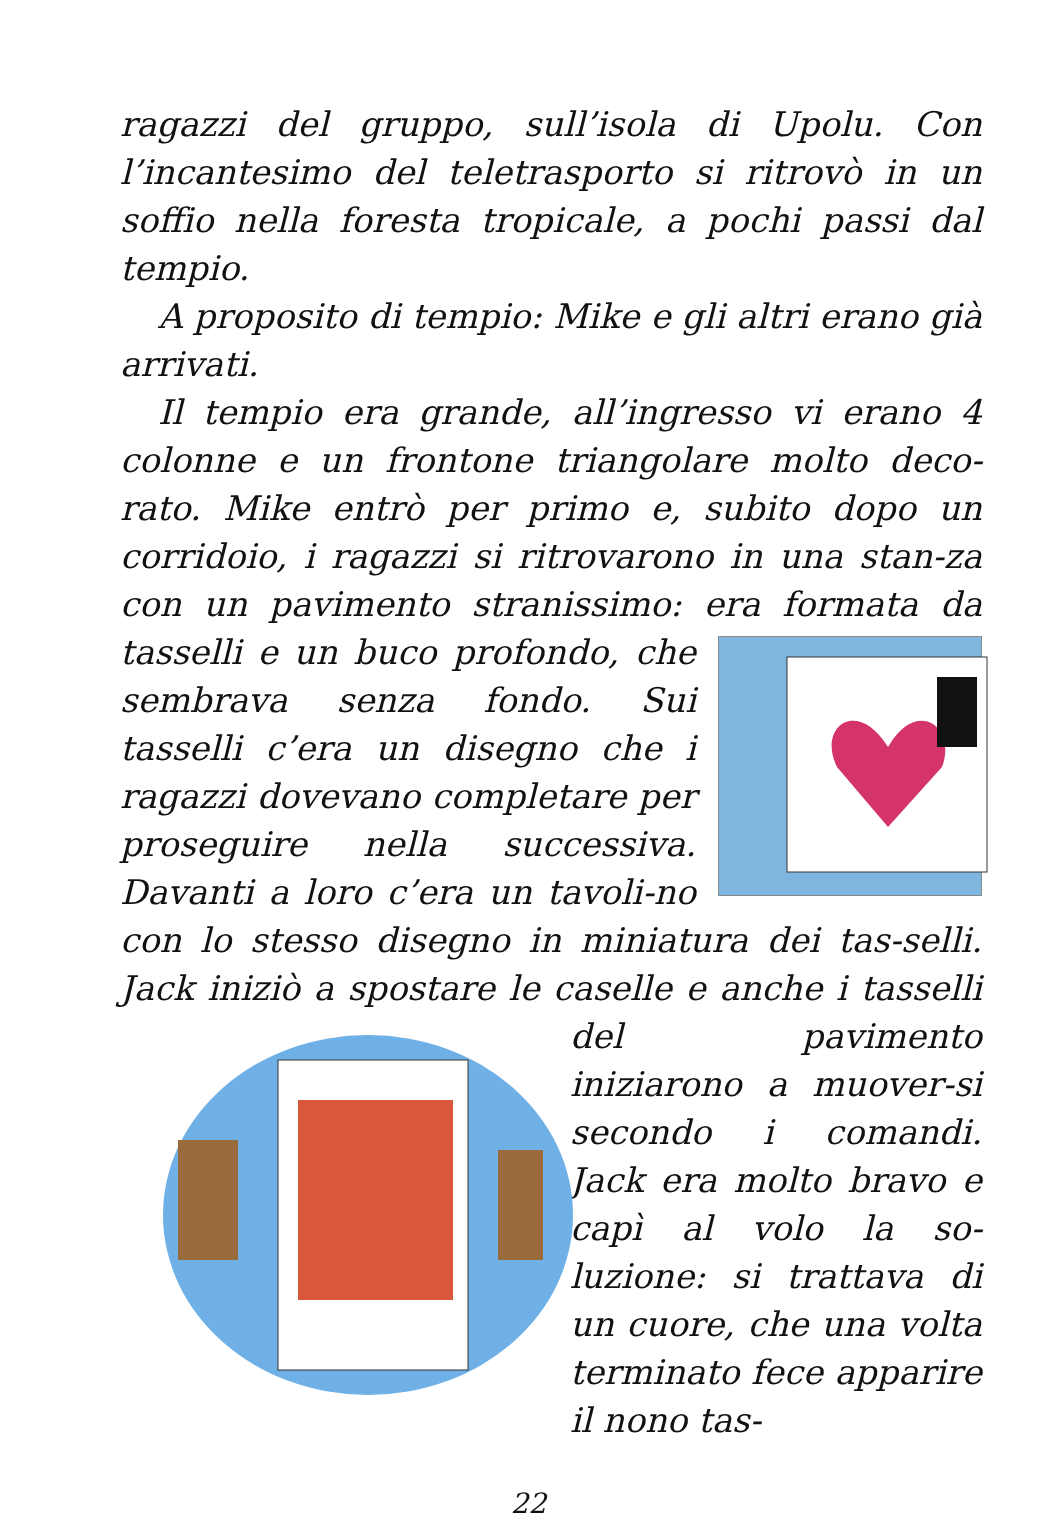ragazzi del gruppo, sull’isola di Upolu. Con l’incantesimo del teletrasporto si ritrovò in un soffio nella foresta tropicale, a pochi passi dal tempio.
A proposito di tempio: Mike e gli altri erano già arrivati.
Il tempio era grande, all’ingresso vi erano 4 colonne e un frontone triangolare molto deco-rato. Mike entrò per primo e, subito dopo un corridoio, i ragazzi si ritrovarono in una stan-za con un pavimento stranissimo: era formata da tasselli e un buco profondo, che sembrava senza fondo. Sui tasselli c’era un disegno che i ragazzi dovevano completare per proseguire nella successiva. Davanti a loro c’era un tavoli-no con lo stesso disegno in miniatura dei tas-selli. Jack iniziò a spostare le caselle e anche i tasselli del pavimento iniziarono a muover-si secondo i comandi. Jack era molto bravo e capì al volo la so-luzione: si trattava di un cuore, che una volta terminato fece apparire il nono tas-
22